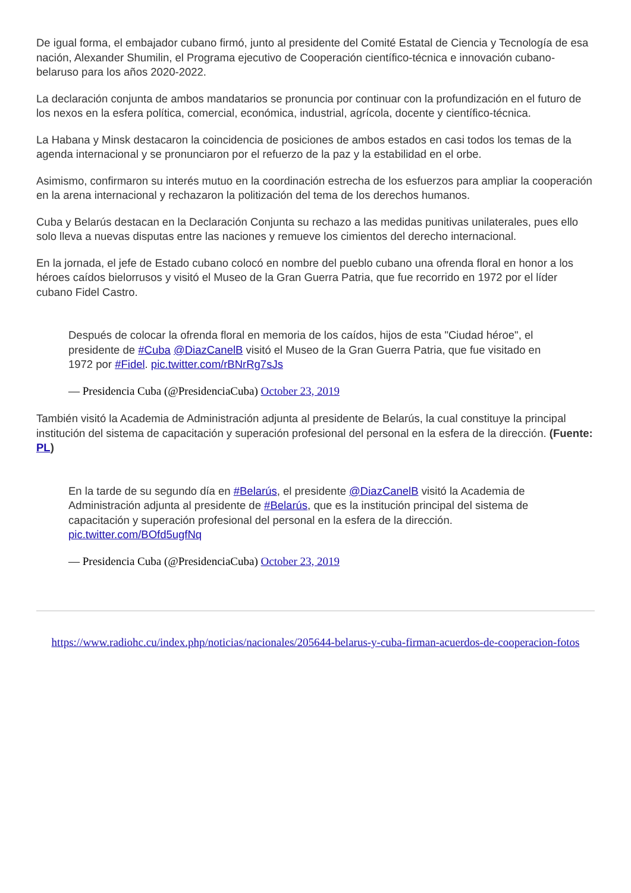De igual forma, el embajador cubano firmó, junto al presidente del Comité Estatal de Ciencia y Tecnología de esa nación, Alexander Shumilin, el Programa ejecutivo de Cooperación científico-técnica e innovación cubano-belaruso para los años 2020-2022.
La declaración conjunta de ambos mandatarios se pronuncia por continuar con la profundización en el futuro de los nexos en la esfera política, comercial, económica, industrial, agrícola, docente y científico-técnica.
La Habana y Minsk destacaron la coincidencia de posiciones de ambos estados en casi todos los temas de la agenda internacional y se pronunciaron por el refuerzo de la paz y la estabilidad en el orbe.
Asimismo, confirmaron su interés mutuo en la coordinación estrecha de los esfuerzos para ampliar la cooperación en la arena internacional y rechazaron la politización del tema de los derechos humanos.
Cuba y Belarús destacan en la Declaración Conjunta su rechazo a las medidas punitivas unilaterales, pues ello solo lleva a nuevas disputas entre las naciones y remueve los cimientos del derecho internacional.
En la jornada, el jefe de Estado cubano colocó en nombre del pueblo cubano una ofrenda floral en honor a los héroes caídos bielorrusos y visitó el Museo de la Gran Guerra Patria, que fue recorrido en 1972 por el líder cubano Fidel Castro.
Después de colocar la ofrenda floral en memoria de los caídos, hijos de esta "Ciudad héroe", el presidente de #Cuba @DiazCanelB visitó el Museo de la Gran Guerra Patria, que fue visitado en 1972 por #Fidel. pic.twitter.com/rBNrRg7sJs
— Presidencia Cuba (@PresidenciaCuba) October 23, 2019
También visitó la Academia de Administración adjunta al presidente de Belarús, la cual constituye la principal institución del sistema de capacitación y superación profesional del personal en la esfera de la dirección. (Fuente: PL)
En la tarde de su segundo día en #Belarús, el presidente @DiazCanelB visitó la Academia de Administración adjunta al presidente de #Belarús, que es la institución principal del sistema de capacitación y superación profesional del personal en la esfera de la dirección. pic.twitter.com/BOfd5ugfNq
— Presidencia Cuba (@PresidenciaCuba) October 23, 2019
https://www.radiohc.cu/index.php/noticias/nacionales/205644-belarus-y-cuba-firman-acuerdos-de-cooperacion-fotos